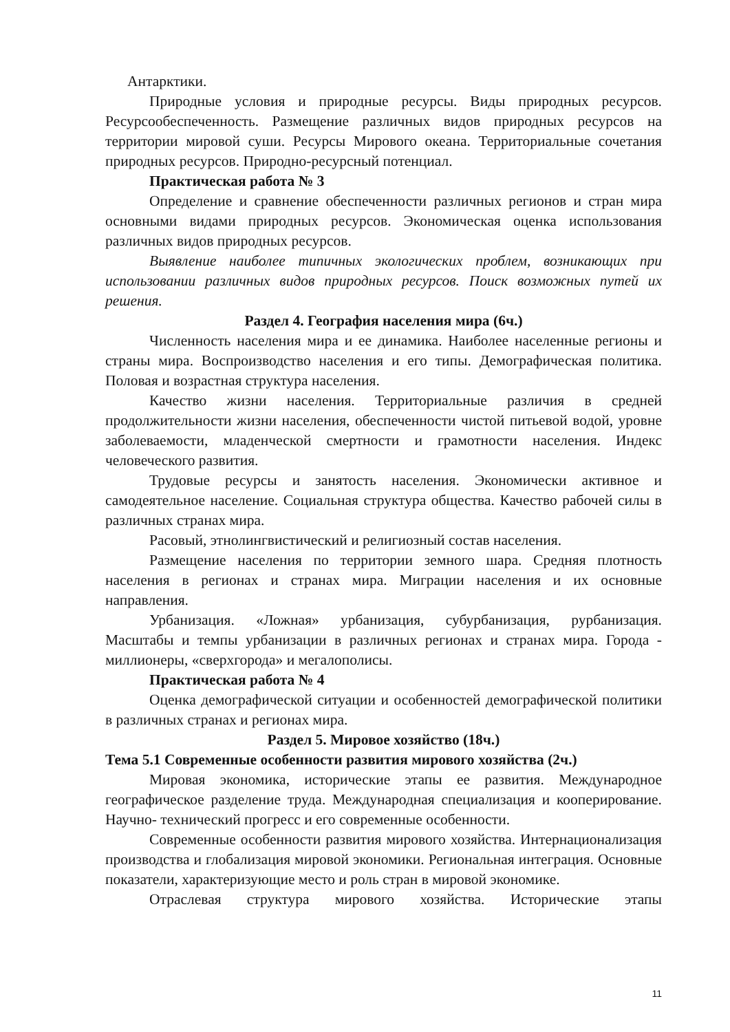Антарктики.
Природные условия и природные ресурсы. Виды природных ресурсов. Ресурсообеспеченность. Размещение различных видов природных ресурсов на территории мировой суши. Ресурсы Мирового океана. Территориальные сочетания природных ресурсов. Природно-ресурсный потенциал.
Практическая работа № 3
Определение и сравнение обеспеченности различных регионов и стран мира основными видами природных ресурсов. Экономическая оценка использования различных видов природных ресурсов.
Выявление наиболее типичных экологических проблем, возникающих при использовании различных видов природных ресурсов. Поиск возможных путей их решения.
Раздел 4. География населения мира (6ч.)
Численность населения мира и ее динамика. Наиболее населенные регионы и страны мира. Воспроизводство населения и его типы. Демографическая политика. Половая и возрастная структура населения.
Качество жизни населения. Территориальные различия в средней продолжительности жизни населения, обеспеченности чистой питьевой водой, уровне заболеваемости, младенческой смертности и грамотности населения. Индекс человеческого развития.
Трудовые ресурсы и занятость населения. Экономически активное и самодеятельное население. Социальная структура общества. Качество рабочей силы в различных странах мира.
Расовый, этнолингвистический и религиозный состав населения.
Размещение населения по территории земного шара. Средняя плотность населения в регионах и странах мира. Миграции населения и их основные направления.
Урбанизация. «Ложная» урбанизация, субурбанизация, рурбанизация. Масштабы и темпы урбанизации в различных регионах и странах мира. Города - миллионеры, «сверхгорода» и мегалополисы.
Практическая работа № 4
Оценка демографической ситуации и особенностей демографической политики в различных странах и регионах мира.
Раздел 5. Мировое хозяйство (18ч.)
Тема 5.1 Современные особенности развития мирового хозяйства (2ч.)
Мировая экономика, исторические этапы ее развития. Международное географическое разделение труда. Международная специализация и кооперирование. Научно- технический прогресс и его современные особенности.
Современные особенности развития мирового хозяйства. Интернационализация производства и глобализация мировой экономики. Региональная интеграция. Основные показатели, характеризующие место и роль стран в мировой экономике.
Отраслевая структура мирового хозяйства. Исторические этапы
11